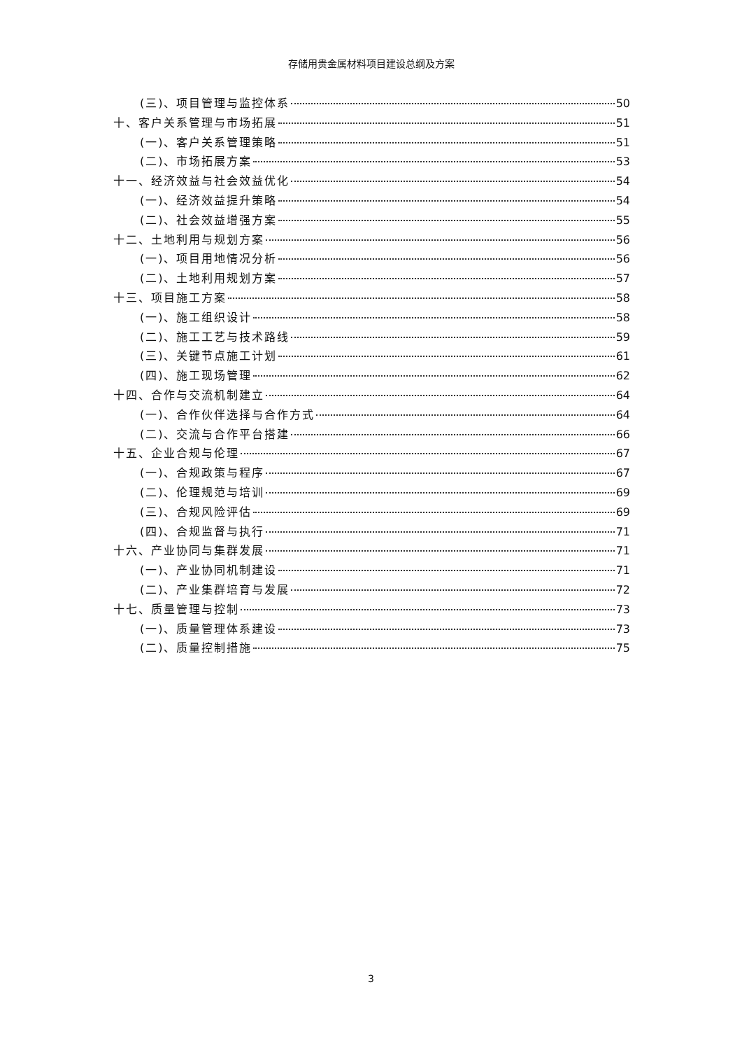存储用贵金属材料项目建设总纲及方案
(三)、项目管理与监控体系 50
十、客户关系管理与市场拓展 51
(一)、客户关系管理策略 51
(二)、市场拓展方案 53
十一、经济效益与社会效益优化 54
(一)、经济效益提升策略 54
(二)、社会效益增强方案 55
十二、土地利用与规划方案 56
(一)、项目用地情况分析 56
(二)、土地利用规划方案 57
十三、项目施工方案 58
(一)、施工组织设计 58
(二)、施工工艺与技术路线 59
(三)、关键节点施工计划 61
(四)、施工现场管理 62
十四、合作与交流机制建立 64
(一)、合作伙伴选择与合作方式 64
(二)、交流与合作平台搭建 66
十五、企业合规与伦理 67
(一)、合规政策与程序 67
(二)、伦理规范与培训 69
(三)、合规风险评估 69
(四)、合规监督与执行 71
十六、产业协同与集群发展 71
(一)、产业协同机制建设 71
(二)、产业集群培育与发展 72
十七、质量管理与控制 73
(一)、质量管理体系建设 73
(二)、质量控制措施 75
3